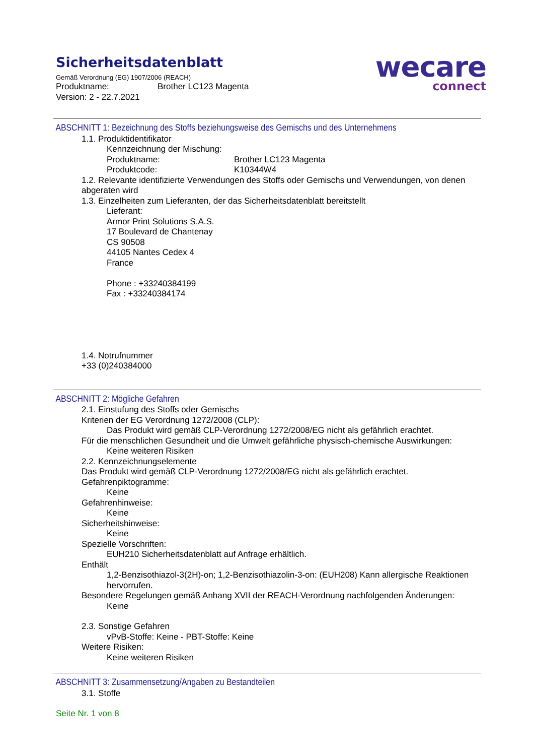Sicherheitsdatenblatt
Gemäß Verordnung (EG) 1907/2006 (REACH)
Produktname: Brother LC123 Magenta
Version: 2 - 22.7.2021
wecare
connect
ABSCHNITT 1: Bezeichnung des Stoffs beziehungsweise des Gemischs und des Unternehmens
1.1. Produktidentifikator
Kennzeichnung der Mischung:
Produktname: Brother LC123 Magenta
Produktcode: K10344W4
1.2. Relevante identifizierte Verwendungen des Stoffs oder Gemischs und Verwendungen, von denen abgeraten wird
1.3. Einzelheiten zum Lieferanten, der das Sicherheitsdatenblatt bereitstellt
Lieferant:
Armor Print Solutions S.A.S.
17 Boulevard de Chantenay
CS 90508
44105 Nantes Cedex 4
France
Phone : +33240384199
Fax : +33240384174
1.4. Notrufnummer
+33 (0)240384000
ABSCHNITT 2: Mögliche Gefahren
2.1. Einstufung des Stoffs oder Gemischs
Kriterien der EG Verordnung 1272/2008 (CLP):
Das Produkt wird gemäß CLP-Verordnung 1272/2008/EG nicht als gefährlich erachtet.
Für die menschlichen Gesundheit und die Umwelt gefährliche physisch-chemische Auswirkungen:
Keine weiteren Risiken
2.2. Kennzeichnungselemente
Das Produkt wird gemäß CLP-Verordnung 1272/2008/EG nicht als gefährlich erachtet.
Gefahrenpiktogramme:
Keine
Gefahrenhinweise:
Keine
Sicherheitshinweise:
Keine
Spezielle Vorschriften:
EUH210 Sicherheitsdatenblatt auf Anfrage erhältlich.
Enthält
1,2-Benzisothiazol-3(2H)-on; 1,2-Benzisothiazolin-3-on: (EUH208) Kann allergische Reaktionen hervorrufen.
Besondere Regelungen gemäß Anhang XVII der REACH-Verordnung nachfolgenden Änderungen:
Keine
2.3. Sonstige Gefahren
vPvB-Stoffe: Keine - PBT-Stoffe: Keine
Weitere Risiken:
Keine weiteren Risiken
ABSCHNITT 3: Zusammensetzung/Angaben zu Bestandteilen
3.1. Stoffe
Seite Nr. 1 von 8